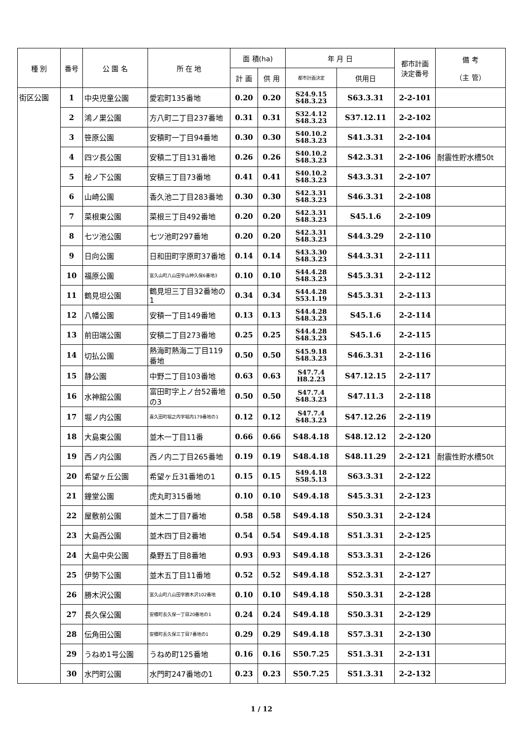| 種 別 | 番号 | 公 園 名 | 所 在 地 | 面 積(ha) | | 年 月 日 | | 都市計画 決定番号 | 備 考 （主 管） |
| --- | --- | --- | --- | --- | --- | --- | --- | --- | --- |
| | | | | 計 画 | 供 用 | 都市計画決定 | 供用日 | | |
| 街区公園 | 1 | 中央児童公園 | 愛宕町135番地 | 0.20 | 0.20 | S24.9.15 S48.3.23 | S63.3.31 | 2-2-101 | |
| | 2 | 鴻ノ巣公園 | 方八町二丁目237番地 | 0.31 | 0.31 | S32.4.12 S48.3.23 | S37.12.11 | 2-2-102 | |
| | 3 | 笹原公園 | 安積町一丁目94番地 | 0.30 | 0.30 | S40.10.2 S48.3.23 | S41.3.31 | 2-2-104 | |
| | 4 | 四ツ長公園 | 安積二丁目131番地 | 0.26 | 0.26 | S40.10.2 S48.3.23 | S42.3.31 | 2-2-106 | 耐震性貯水槽50t |
| | 5 | 桧ノ下公園 | 安積三丁目73番地 | 0.41 | 0.41 | S40.10.2 S48.3.23 | S43.3.31 | 2-2-107 | |
| | 6 | 山崎公園 | 香久池二丁目283番地 | 0.30 | 0.30 | S42.3.31 S48.3.23 | S46.3.31 | 2-2-108 | |
| | 7 | 菜根東公園 | 菜根三丁目492番地 | 0.20 | 0.20 | S42.3.31 S48.3.23 | S45.1.6 | 2-2-109 | |
| | 8 | 七ツ池公園 | 七ツ池町297番地 | 0.20 | 0.20 | S42.3.31 S48.3.23 | S44.3.29 | 2-2-110 | |
| | 9 | 日向公園 | 日和田町字原町37番地 | 0.14 | 0.14 | S43.3.30 S48.3.23 | S44.3.31 | 2-2-111 | |
| | 10 | 福原公園 | 富久山町八山田字山神久保6番地3 | 0.10 | 0.10 | S44.4.28 S48.3.23 | S45.3.31 | 2-2-112 | |
| | 11 | 鶴見坦公園 | 鶴見坦三丁目32番地の1 | 0.34 | 0.34 | S44.4.28 S53.1.19 | S45.3.31 | 2-2-113 | |
| | 12 | 八幡公園 | 安積一丁目149番地 | 0.13 | 0.13 | S44.4.28 S48.3.23 | S45.1.6 | 2-2-114 | |
| | 13 | 前田端公園 | 安積二丁目273番地 | 0.25 | 0.25 | S44.4.28 S48.3.23 | S45.1.6 | 2-2-115 | |
| | 14 | 切払公園 | 熱海町熱海二丁目119番地 | 0.50 | 0.50 | S45.9.18 S48.3.23 | S46.3.31 | 2-2-116 | |
| | 15 | 静公園 | 中野二丁目103番地 | 0.63 | 0.63 | S47.7.4 H8.2.23 | S47.12.15 | 2-2-117 | |
| | 16 | 水神舘公園 | 富田町字上ノ台52番地の3 | 0.50 | 0.50 | S47.7.4 S48.3.23 | S47.11.3 | 2-2-118 | |
| | 17 | 堀ノ内公園 | 喜久田町堀之内字堀内179番地の1 | 0.12 | 0.12 | S47.7.4 S48.3.23 | S47.12.26 | 2-2-119 | |
| | 18 | 大島東公園 | 並木一丁目11番 | 0.66 | 0.66 | S48.4.18 | S48.12.12 | 2-2-120 | |
| | 19 | 西ノ内公園 | 西ノ内二丁目265番地 | 0.19 | 0.19 | S48.4.18 | S48.11.29 | 2-2-121 | 耐震性貯水槽50t |
| | 20 | 希望ヶ丘公園 | 希望ヶ丘31番地の1 | 0.15 | 0.15 | S49.4.18 S58.5.13 | S63.3.31 | 2-2-122 | |
| | 21 | 鐘堂公園 | 虎丸町315番地 | 0.10 | 0.10 | S49.4.18 | S45.3.31 | 2-2-123 | |
| | 22 | 屋敷前公園 | 並木二丁目7番地 | 0.58 | 0.58 | S49.4.18 | S50.3.31 | 2-2-124 | |
| | 23 | 大島西公園 | 並木四丁目2番地 | 0.54 | 0.54 | S49.4.18 | S51.3.31 | 2-2-125 | |
| | 24 | 大島中央公園 | 桑野五丁目8番地 | 0.93 | 0.93 | S49.4.18 | S53.3.31 | 2-2-126 | |
| | 25 | 伊勢下公園 | 並木五丁目11番地 | 0.52 | 0.52 | S49.4.18 | S52.3.31 | 2-2-127 | |
| | 26 | 勝木沢公園 | 富久山町八山田字勝木沢102番地 | 0.10 | 0.10 | S49.4.18 | S50.3.31 | 2-2-128 | |
| | 27 | 長久保公園 | 安積町長久保一丁目20番地の1 | 0.24 | 0.24 | S49.4.18 | S50.3.31 | 2-2-129 | |
| | 28 | 伝角田公園 | 安積町長久保三丁目7番地の1 | 0.29 | 0.29 | S49.4.18 | S57.3.31 | 2-2-130 | |
| | 29 | うねめ1号公園 | うねめ町125番地 | 0.16 | 0.16 | S50.7.25 | S51.3.31 | 2-2-131 | |
| | 30 | 水門町公園 | 水門町247番地の1 | 0.23 | 0.23 | S50.7.25 | S51.3.31 | 2-2-132 | |
1 / 12